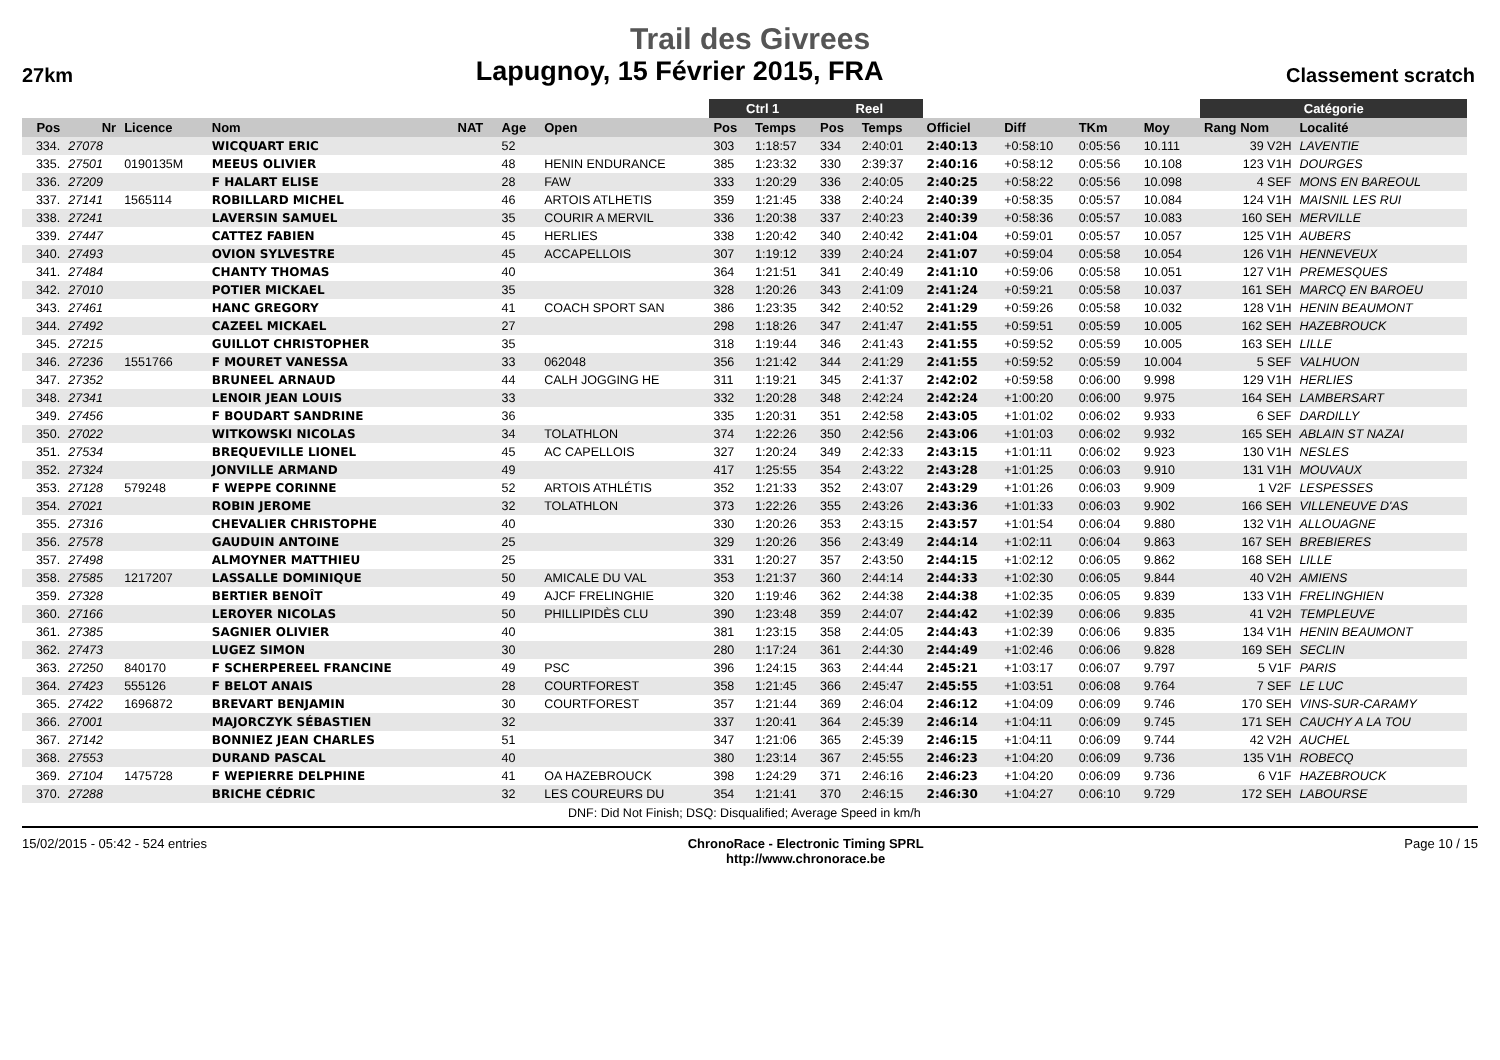Trail des Givrees
27km
Lapugnoy, 15 Février 2015, FRA
Classement scratch
| | | | | | | | Ctrl 1 | | Reel | | | | | | Catégorie | | |
| --- | --- | --- | --- | --- | --- | --- | --- | --- | --- | --- | --- | --- | --- | --- | --- | --- | --- |
| Pos | Nr | Licence | Nom | NAT | Age | Open | Pos | Temps | Pos | Temps | Officiel | Diff | TKm | Moy | Rang Nom | Localité | |
| 334. | 27078 | | WICQUART ERIC | | 52 | | 303 | 1:18:57 | 334 | 2:40:01 | 2:40:13 | +0:58:10 | 0:05:56 | 10.111 | 39 V2H | LAVENTIE | |
| 335. | 27501 | 0190135M | MEEUS OLIVIER | | 48 | HENIN ENDURANCE | 385 | 1:23:32 | 330 | 2:39:37 | 2:40:16 | +0:58:12 | 0:05:56 | 10.108 | 123 V1H | DOURGES | |
| 336. | 27209 | | F HALART ELISE | | 28 | FAW | 333 | 1:20:29 | 336 | 2:40:05 | 2:40:25 | +0:58:22 | 0:05:56 | 10.098 | 4 SEF | MONS EN BAREOUL | |
| 337. | 27141 | 1565114 | ROBILLARD MICHEL | | 46 | ARTOIS ATLHETIS | 359 | 1:21:45 | 338 | 2:40:24 | 2:40:39 | +0:58:35 | 0:05:57 | 10.084 | 124 V1H | MAISNIL LES RUI | |
| 338. | 27241 | | LAVERSIN SAMUEL | | 35 | COURIR A MERVIL | 336 | 1:20:38 | 337 | 2:40:23 | 2:40:39 | +0:58:36 | 0:05:57 | 10.083 | 160 SEH | MERVILLE | |
| 339. | 27447 | | CATTEZ FABIEN | | 45 | HERLIES | 338 | 1:20:42 | 340 | 2:40:42 | 2:41:04 | +0:59:01 | 0:05:57 | 10.057 | 125 V1H | AUBERS | |
| 340. | 27493 | | OVION SYLVESTRE | | 45 | ACCAPELLOIS | 307 | 1:19:12 | 339 | 2:40:24 | 2:41:07 | +0:59:04 | 0:05:58 | 10.054 | 126 V1H | HENNEVEUX | |
| 341. | 27484 | | CHANTY THOMAS | | 40 | | 364 | 1:21:51 | 341 | 2:40:49 | 2:41:10 | +0:59:06 | 0:05:58 | 10.051 | 127 V1H | PREMESQUES | |
| 342. | 27010 | | POTIER MICKAEL | | 35 | | 328 | 1:20:26 | 343 | 2:41:09 | 2:41:24 | +0:59:21 | 0:05:58 | 10.037 | 161 SEH | MARCQ EN BAROEU | |
| 343. | 27461 | | HANC GREGORY | | 41 | COACH SPORT SAN | 386 | 1:23:35 | 342 | 2:40:52 | 2:41:29 | +0:59:26 | 0:05:58 | 10.032 | 128 V1H | HENIN BEAUMONT | |
| 344. | 27492 | | CAZEEL MICKAEL | | 27 | | 298 | 1:18:26 | 347 | 2:41:47 | 2:41:55 | +0:59:51 | 0:05:59 | 10.005 | 162 SEH | HAZEBROUCK | |
| 345. | 27215 | | GUILLOT CHRISTOPHER | | 35 | | 318 | 1:19:44 | 346 | 2:41:43 | 2:41:55 | +0:59:52 | 0:05:59 | 10.005 | 163 SEH | LILLE | |
| 346. | 27236 | 1551766 | F MOURET VANESSA | | 33 | 062048 | 356 | 1:21:42 | 344 | 2:41:29 | 2:41:55 | +0:59:52 | 0:05:59 | 10.004 | 5 SEF | VALHUON | |
| 347. | 27352 | | BRUNEEL ARNAUD | | 44 | CALH JOGGING HE | 311 | 1:19:21 | 345 | 2:41:37 | 2:42:02 | +0:59:58 | 0:06:00 | 9.998 | 129 V1H | HERLIES | |
| 348. | 27341 | | LENOIR JEAN LOUIS | | 33 | | 332 | 1:20:28 | 348 | 2:42:24 | 2:42:24 | +1:00:20 | 0:06:00 | 9.975 | 164 SEH | LAMBERSART | |
| 349. | 27456 | | F BOUDART SANDRINE | | 36 | | 335 | 1:20:31 | 351 | 2:42:58 | 2:43:05 | +1:01:02 | 0:06:02 | 9.933 | 6 SEF | DARDILLY | |
| 350. | 27022 | | WITKOWSKI NICOLAS | | 34 | TOLATHLON | 374 | 1:22:26 | 350 | 2:42:56 | 2:43:06 | +1:01:03 | 0:06:02 | 9.932 | 165 SEH | ABLAIN ST NAZAI | |
| 351. | 27534 | | BREQUEVILLE LIONEL | | 45 | AC CAPELLOIS | 327 | 1:20:24 | 349 | 2:42:33 | 2:43:15 | +1:01:11 | 0:06:02 | 9.923 | 130 V1H | NESLES | |
| 352. | 27324 | | JONVILLE ARMAND | | 49 | | 417 | 1:25:55 | 354 | 2:43:22 | 2:43:28 | +1:01:25 | 0:06:03 | 9.910 | 131 V1H | MOUVAUX | |
| 353. | 27128 | 579248 | F WEPPE CORINNE | | 52 | ARTOIS ATHLÉTIS | 352 | 1:21:33 | 352 | 2:43:07 | 2:43:29 | +1:01:26 | 0:06:03 | 9.909 | 1 V2F | LESPESSES | |
| 354. | 27021 | | ROBIN JEROME | | 32 | TOLATHLON | 373 | 1:22:26 | 355 | 2:43:26 | 2:43:36 | +1:01:33 | 0:06:03 | 9.902 | 166 SEH | VILLENEUVE D'AS | |
| 355. | 27316 | | CHEVALIER CHRISTOPHE | | 40 | | 330 | 1:20:26 | 353 | 2:43:15 | 2:43:57 | +1:01:54 | 0:06:04 | 9.880 | 132 V1H | ALLOUAGNE | |
| 356. | 27578 | | GAUDUIN ANTOINE | | 25 | | 329 | 1:20:26 | 356 | 2:43:49 | 2:44:14 | +1:02:11 | 0:06:04 | 9.863 | 167 SEH | BREBIERES | |
| 357. | 27498 | | ALMOYNER MATTHIEU | | 25 | | 331 | 1:20:27 | 357 | 2:43:50 | 2:44:15 | +1:02:12 | 0:06:05 | 9.862 | 168 SEH | LILLE | |
| 358. | 27585 | 1217207 | LASSALLE DOMINIQUE | | 50 | AMICALE DU VAL | 353 | 1:21:37 | 360 | 2:44:14 | 2:44:33 | +1:02:30 | 0:06:05 | 9.844 | 40 V2H | AMIENS | |
| 359. | 27328 | | BERTIER BENOÎT | | 49 | AJCF FRELINGHIE | 320 | 1:19:46 | 362 | 2:44:38 | 2:44:38 | +1:02:35 | 0:06:05 | 9.839 | 133 V1H | FRELINGHIEN | |
| 360. | 27166 | | LEROYER NICOLAS | | 50 | PHILLIPIDÈS CLU | 390 | 1:23:48 | 359 | 2:44:07 | 2:44:42 | +1:02:39 | 0:06:06 | 9.835 | 41 V2H | TEMPLEUVE | |
| 361. | 27385 | | SAGNIER OLIVIER | | 40 | | 381 | 1:23:15 | 358 | 2:44:05 | 2:44:43 | +1:02:39 | 0:06:06 | 9.835 | 134 V1H | HENIN BEAUMONT | |
| 362. | 27473 | | LUGEZ SIMON | | 30 | | 280 | 1:17:24 | 361 | 2:44:30 | 2:44:49 | +1:02:46 | 0:06:06 | 9.828 | 169 SEH | SECLIN | |
| 363. | 27250 | 840170 | F SCHERPEREEL FRANCINE | | 49 | PSC | 396 | 1:24:15 | 363 | 2:44:44 | 2:45:21 | +1:03:17 | 0:06:07 | 9.797 | 5 V1F | PARIS | |
| 364. | 27423 | 555126 | F BELOT ANAIS | | 28 | COURTFOREST | 358 | 1:21:45 | 366 | 2:45:47 | 2:45:55 | +1:03:51 | 0:06:08 | 9.764 | 7 SEF | LE LUC | |
| 365. | 27422 | 1696872 | BREVART BENJAMIN | | 30 | COURTFOREST | 357 | 1:21:44 | 369 | 2:46:04 | 2:46:12 | +1:04:09 | 0:06:09 | 9.746 | 170 SEH | VINS-SUR-CARAMY | |
| 366. | 27001 | | MAJORCZYK SÉBASTIEN | | 32 | | 337 | 1:20:41 | 364 | 2:45:39 | 2:46:14 | +1:04:11 | 0:06:09 | 9.745 | 171 SEH | CAUCHY A LA TOU | |
| 367. | 27142 | | BONNIEZ JEAN CHARLES | | 51 | | 347 | 1:21:06 | 365 | 2:45:39 | 2:46:15 | +1:04:11 | 0:06:09 | 9.744 | 42 V2H | AUCHEL | |
| 368. | 27553 | | DURAND PASCAL | | 40 | | 380 | 1:23:14 | 367 | 2:45:55 | 2:46:23 | +1:04:20 | 0:06:09 | 9.736 | 135 V1H | ROBECQ | |
| 369. | 27104 | 1475728 | F WEPIERRE DELPHINE | | 41 | OA HAZEBROUCK | 398 | 1:24:29 | 371 | 2:46:16 | 2:46:23 | +1:04:20 | 0:06:09 | 9.736 | 6 V1F | HAZEBROUCK | |
| 370. | 27288 | | BRICHE CÉDRIC | | 32 | LES COUREURS DU | 354 | 1:21:41 | 370 | 2:46:15 | 2:46:30 | +1:04:27 | 0:06:10 | 9.729 | 172 SEH | LABOURSE | |
DNF: Did Not Finish; DSQ: Disqualified; Average Speed in km/h
15/02/2015 - 05:42 - 524 entries
ChronoRace - Electronic Timing SPRL
http://www.chronorace.be
Page 10 / 15